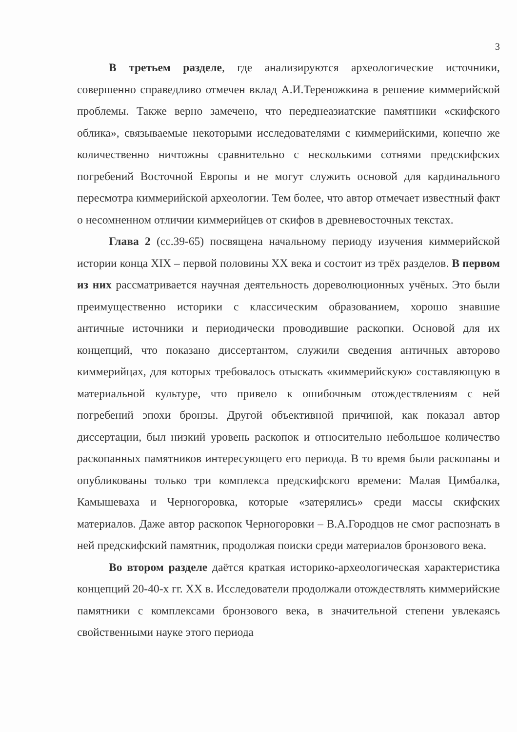3
В третьем разделе, где анализируются археологические источники, совершенно справедливо отмечен вклад А.И.Тереножкина в решение киммерийской проблемы. Также верно замечено, что переднеазиатские памятники «скифского облика», связываемые некоторыми исследователями с киммерийскими, конечно же количественно ничтожны сравнительно с несколькими сотнями предскифских погребений Восточной Европы и не могут служить основой для кардинального пересмотра киммерийской археологии. Тем более, что автор отмечает известный факт о несомненном отличии киммерийцев от скифов в древневосточных текстах.
Глава 2 (сс.39-65) посвящена начальному периоду изучения киммерийской истории конца XIX – первой половины XX века и состоит из трёх разделов. В первом из них рассматривается научная деятельность дореволюционных учёных. Это были преимущественно историки с классическим образованием, хорошо знавшие античные источники и периодически проводившие раскопки. Основой для их концепций, что показано диссертантом, служили сведения античных авторово киммерийцах, для которых требовалось отыскать «киммерийскую» составляющую в материальной культуре, что привело к ошибочным отождествлениям с ней погребений эпохи бронзы. Другой объективной причиной, как показал автор диссертации, был низкий уровень раскопок и относительно небольшое количество раскопанных памятников интересующего его периода. В то время были раскопаны и опубликованы только три комплекса предскифского времени: Малая Цимбалка, Камышеваха и Черногоровка, которые «затерялись» среди массы скифских материалов. Даже автор раскопок Черногоровки – В.А.Городцов не смог распознать в ней предскифский памятник, продолжая поиски среди материалов бронзового века.
Во втором разделе даётся краткая историко-археологическая характеристика концепций 20-40-х гг. XX в. Исследователи продолжали отождествлять киммерийские памятники с комплексами бронзового века, в значительной степени увлекаясь свойственными науке этого периода